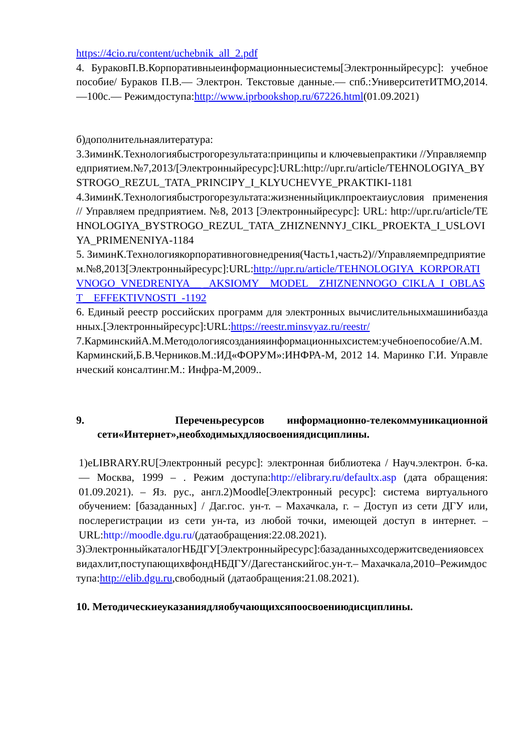https://4cio.ru/content/uchebnik_all_2.pdf
4. БураковП.В.Корпоративныеинформационныесистемы[Электронныйресурс]: учебное пособие/ Бураков П.В.— Электрон. Текстовые данные.— спб.:УниверситетИТМО,2014.—100с.— Режимдоступа:http://www.iprbookshop.ru/67226.html(01.09.2021)
б)дополнительнаялитература:
3.ЗиминК.Технологиябыстрогорезультата:принципы и ключевыепрактики //Управляемпредприятием.№7,2013/[Электронныйресурс]:URL:http://upr.ru/article/TEHNOLOGIYA_BYSTROGO_REZUL_TATA_PRINCIPY_I_KLYUCHEVYE_PRAKTIKI-1181
4.ЗиминК.Технологиябыстрогорезультата:жизненныйциклпроектаиусловия применения // Управляем предприятием. №8, 2013 [Электронныйресурс]: URL: http://upr.ru/article/TEHNOLOGIYA_BYSTROGO_REZUL_TATA_ZHIZNENNYJ_CIKL_PROEKTA_I_USLOVIYA_PRIMENENIYA-1184
5. ЗиминК.Технологиякорпоративноговнедрения(Часть1,часть2)//Управляемпредприятием.№8,2013[Электронныйресурс]:URL:http://upr.ru/article/TEHNOLOGIYA_KORPORATIVNOGO_VNEDRENIYA__ _AKSIOMY__MODEL__ZHIZNENNOGO_CIKLA_I_OBLAST__EFFEKTIVNOSTI_-1192
6. Единый реестр российских программ для электронных вычислительныхмашинибазданных.[Электронныйресурс]:URL:https://reestr.minsvyaz.ru/reestr/
7.КарминскийА.М.Методологиясозданияинформационныхсистем:учебноепособие/А.М.Карминский,Б.В.Черников.М.:ИД«ФОРУМ»:ИНФРА-М, 2012 14. Маринко Г.И. Управленческий консалтинг.М.: Инфра-М,2009..
9. Переченьресурсов информационно-телекоммуникационной сети«Интернет»,необходимыхдляосвоениядисциплины.
1)eLIBRARY.RU[Электронный ресурс]: электронная библиотека / Науч.электрон. б-ка. — Москва, 1999 – . Режим доступа:http://elibrary.ru/defaultx.asp (дата обращения: 01.09.2021). – Яз. рус., англ.2)Moodle[Электронный ресурс]: система виртуального обучением: [базаданных] / Даг.гос. ун-т. – Махачкала, г. – Доступ из сети ДГУ или, послерегистрации из сети ун-та, из любой точки, имеющей доступ в интернет. –URL:http://moodle.dgu.ru/(датаобращения:22.08.2021).
3)ЭлектронныйкаталогНБДГУ[Электронныйресурс]:базаданныхсодержитсведенияовсехвидахлит,поступающихвфондНБДГУ/Дагестанскийгос.ун-т.– Махачкала,2010–Режимдоступа:http://elib.dgu.ru,свободный (датаобращения:21.08.2021).
10. Методическиеуказаниядляобучающихсяпоосвоениюдисциплины.